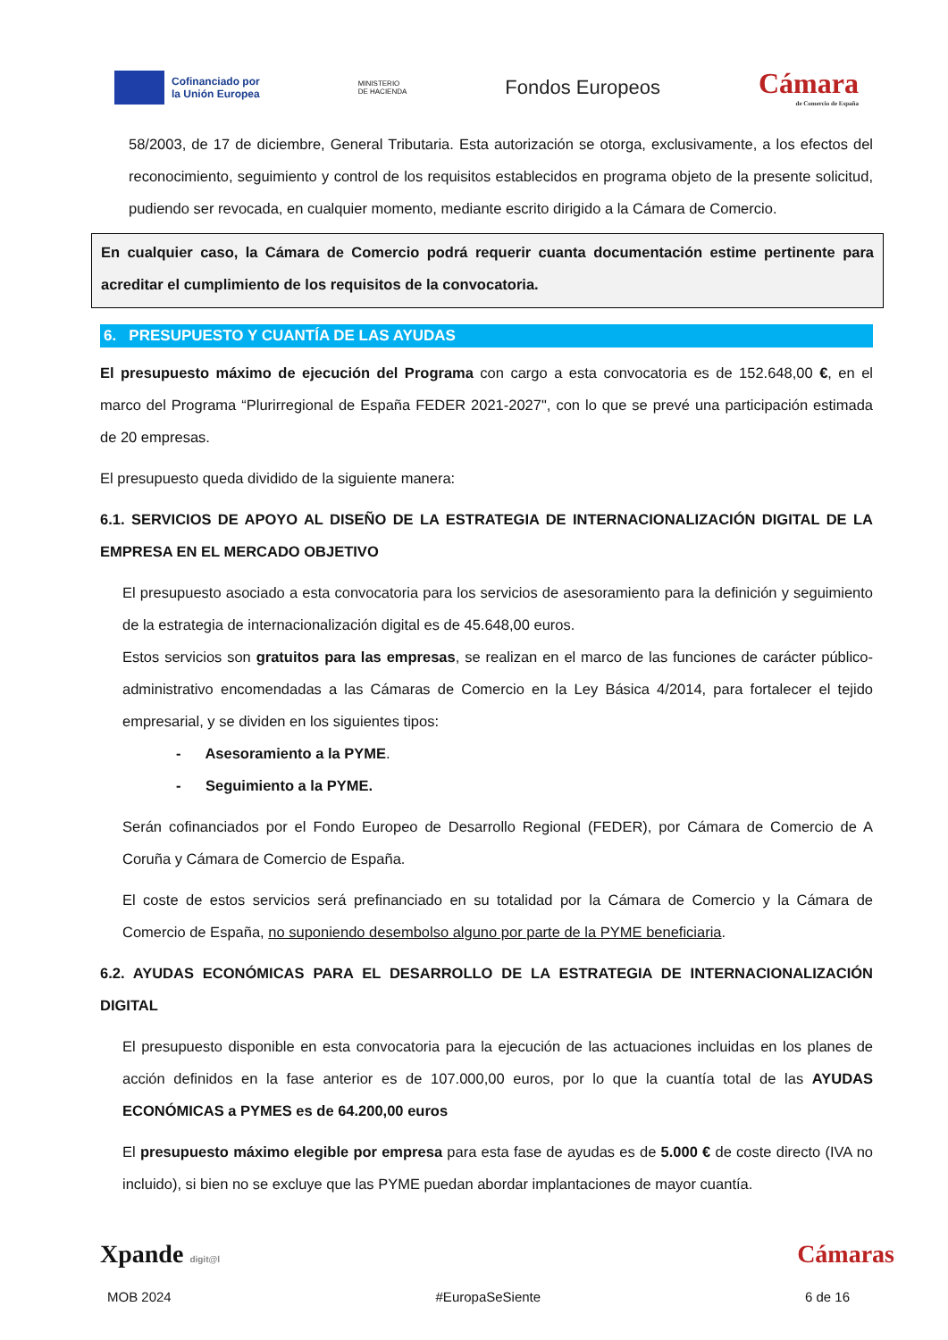Cofinanciado por
la Unión Europea
MINISTERIO
DE HACIENDA
Fondos Europeos
Cámara
de Comercio de España
58/2003, de 17 de diciembre, General Tributaria. Esta autorización se otorga, exclusivamente, a los efectos del reconocimiento, seguimiento y control de los requisitos establecidos en programa objeto de la presente solicitud, pudiendo ser revocada, en cualquier momento, mediante escrito dirigido a la Cámara de Comercio.
En cualquier caso, la Cámara de Comercio podrá requerir cuanta documentación estime pertinente para acreditar el cumplimiento de los requisitos de la convocatoria.
6. PRESUPUESTO Y CUANTÍA DE LAS AYUDAS
El presupuesto máximo de ejecución del Programa con cargo a esta convocatoria es de 152.648,00 €, en el marco del Programa “Plurirregional de España FEDER 2021-2027", con lo que se prevé una participación estimada de 20 empresas.
El presupuesto queda dividido de la siguiente manera:
6.1. SERVICIOS DE APOYO AL DISEÑO DE LA ESTRATEGIA DE INTERNACIONALIZACIÓN DIGITAL DE LA EMPRESA EN EL MERCADO OBJETIVO
El presupuesto asociado a esta convocatoria para los servicios de asesoramiento para la definición y seguimiento de la estrategia de internacionalización digital es de 45.648,00 euros.
Estos servicios son gratuitos para las empresas, se realizan en el marco de las funciones de carácter público-administrativo encomendadas a las Cámaras de Comercio en la Ley Básica 4/2014, para fortalecer el tejido empresarial, y se dividen en los siguientes tipos:
- Asesoramiento a la PYME.
- Seguimiento a la PYME.
Serán cofinanciados por el Fondo Europeo de Desarrollo Regional (FEDER), por Cámara de Comercio de A Coruña y Cámara de Comercio de España.
El coste de estos servicios será prefinanciado en su totalidad por la Cámara de Comercio y la Cámara de Comercio de España, no suponiendo desembolso alguno por parte de la PYME beneficiaria.
6.2. AYUDAS ECONÓMICAS PARA EL DESARROLLO DE LA ESTRATEGIA DE INTERNACIONALIZACIÓN DIGITAL
El presupuesto disponible en esta convocatoria para la ejecución de las actuaciones incluidas en los planes de acción definidos en la fase anterior es de 107.000,00 euros, por lo que la cuantía total de las AYUDAS ECONÓMICAS a PYMES es de 64.200,00 euros
El presupuesto máximo elegible por empresa para esta fase de ayudas es de 5.000 € de coste directo (IVA no incluido), si bien no se excluye que las PYME puedan abordar implantaciones de mayor cuantía.
Xpande digit@l Cámaras
MOB 2024 #EuropaSeSiente 6 de 16